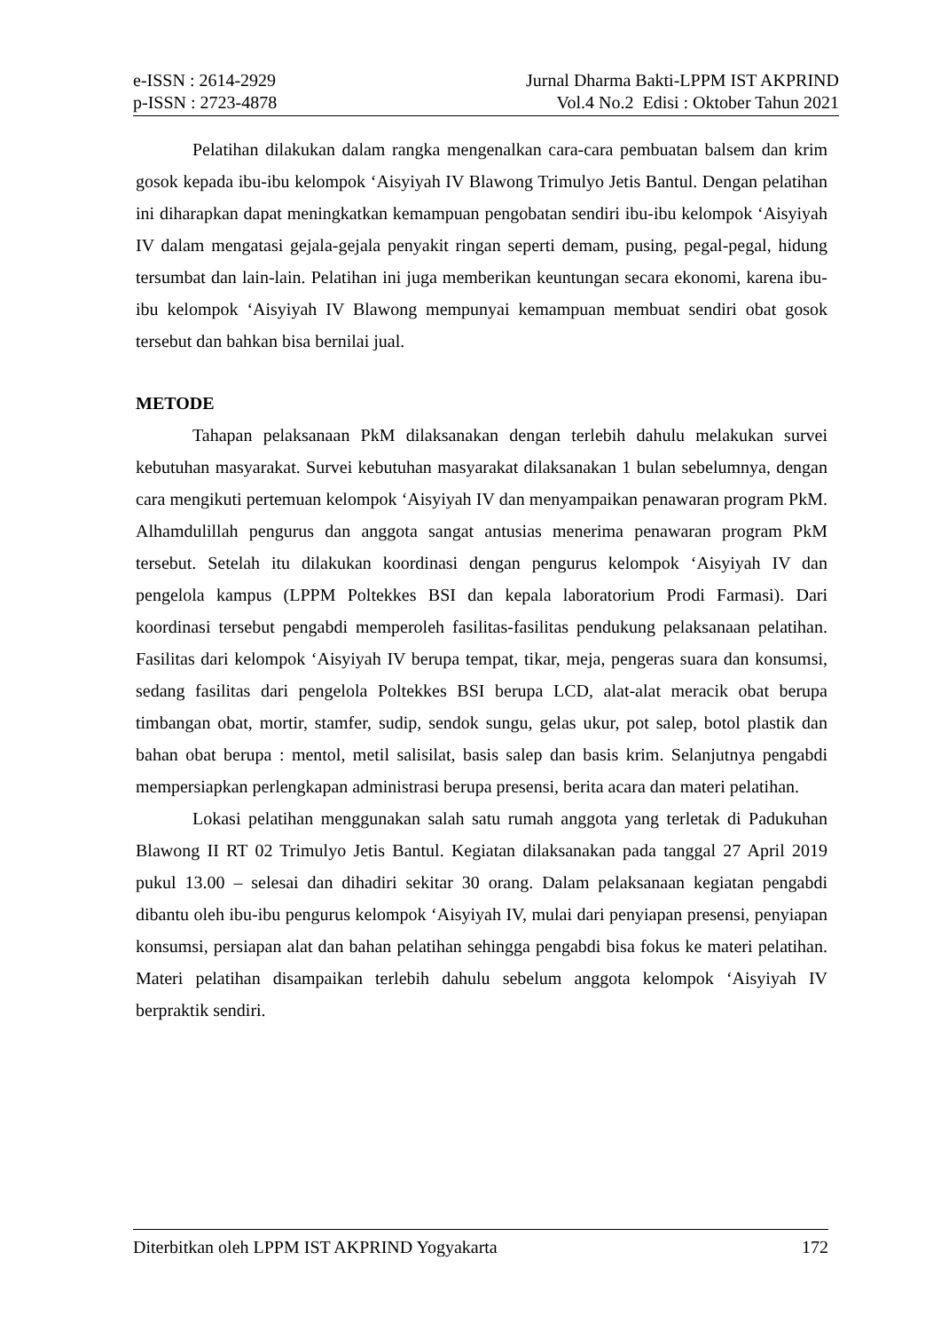e-ISSN : 2614-2929 Jurnal Dharma Bakti-LPPM IST AKPRIND
p-ISSN : 2723-4878 Vol.4 No.2 Edisi : Oktober Tahun 2021
Pelatihan dilakukan dalam rangka mengenalkan cara-cara pembuatan balsem dan krim gosok kepada ibu-ibu kelompok ‘Aisyiyah IV Blawong Trimulyo Jetis Bantul. Dengan pelatihan ini diharapkan dapat meningkatkan kemampuan pengobatan sendiri ibu-ibu kelompok ‘Aisyiyah IV dalam mengatasi gejala-gejala penyakit ringan seperti demam, pusing, pegal-pegal, hidung tersumbat dan lain-lain. Pelatihan ini juga memberikan keuntungan secara ekonomi, karena ibu-ibu kelompok ‘Aisyiyah IV Blawong mempunyai kemampuan membuat sendiri obat gosok tersebut dan bahkan bisa bernilai jual.
METODE
Tahapan pelaksanaan PkM dilaksanakan dengan terlebih dahulu melakukan survei kebutuhan masyarakat. Survei kebutuhan masyarakat dilaksanakan 1 bulan sebelumnya, dengan cara mengikuti pertemuan kelompok ‘Aisyiyah IV dan menyampaikan penawaran program PkM. Alhamdulillah pengurus dan anggota sangat antusias menerima penawaran program PkM tersebut. Setelah itu dilakukan koordinasi dengan pengurus kelompok ‘Aisyiyah IV dan pengelola kampus (LPPM Poltekkes BSI dan kepala laboratorium Prodi Farmasi). Dari koordinasi tersebut pengabdi memperoleh fasilitas-fasilitas pendukung pelaksanaan pelatihan. Fasilitas dari kelompok ‘Aisyiyah IV berupa tempat, tikar, meja, pengeras suara dan konsumsi, sedang fasilitas dari pengelola Poltekkes BSI berupa LCD, alat-alat meracik obat berupa timbangan obat, mortir, stamfer, sudip, sendok sungu, gelas ukur, pot salep, botol plastik dan bahan obat berupa : mentol, metil salisilat, basis salep dan basis krim. Selanjutnya pengabdi mempersiapkan perlengkapan administrasi berupa presensi, berita acara dan materi pelatihan.
Lokasi pelatihan menggunakan salah satu rumah anggota yang terletak di Padukuhan Blawong II RT 02 Trimulyo Jetis Bantul. Kegiatan dilaksanakan pada tanggal 27 April 2019 pukul 13.00 – selesai dan dihadiri sekitar 30 orang. Dalam pelaksanaan kegiatan pengabdi dibantu oleh ibu-ibu pengurus kelompok ‘Aisyiyah IV, mulai dari penyiapan presensi, penyiapan konsumsi, persiapan alat dan bahan pelatihan sehingga pengabdi bisa fokus ke materi pelatihan. Materi pelatihan disampaikan terlebih dahulu sebelum anggota kelompok ‘Aisyiyah IV berpraktik sendiri.
Diterbitkan oleh LPPM IST AKPRIND Yogyakarta 172